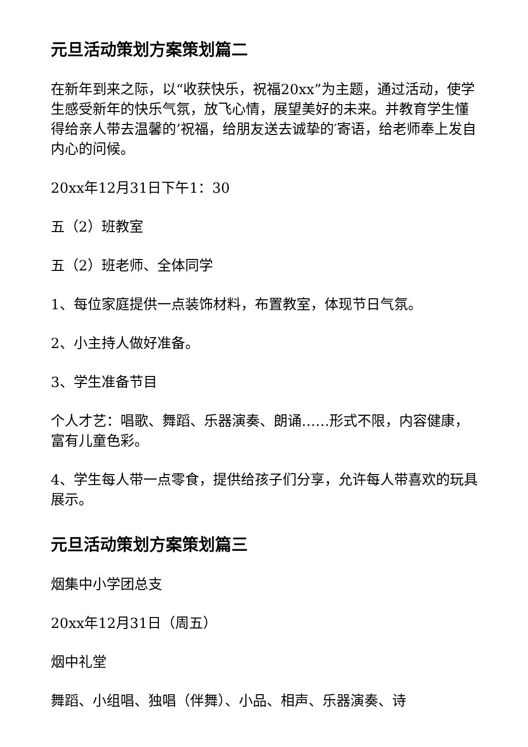元旦活动策划方案策划篇二
在新年到来之际，以“收获快乐，祝福20xx”为主题，通过活动，使学生感受新年的快乐气氛，放飞心情，展望美好的未来。并教育学生懂得给亲人带去温馨的’祝福，给朋友送去诚挚的′寄语，给老师奉上发自内心的问候。
20xx年12月31日下午1：30
五（2）班教室
五（2）班老师、全体同学
1、每位家庭提供一点装饰材料，布置教室，体现节日气氛。
2、小主持人做好准备。
3、学生准备节目
个人才艺：唱歌、舞蹈、乐器演奏、朗诵……形式不限，内容健康，富有儿童色彩。
4、学生每人带一点零食，提供给孩子们分享，允许每人带喜欢的玩具展示。
元旦活动策划方案策划篇三
烟集中小学团总支
20xx年12月31日（周五）
烟中礼堂
舞蹈、小组唱、独唱（伴舞）、小品、相声、乐器演奏、诗